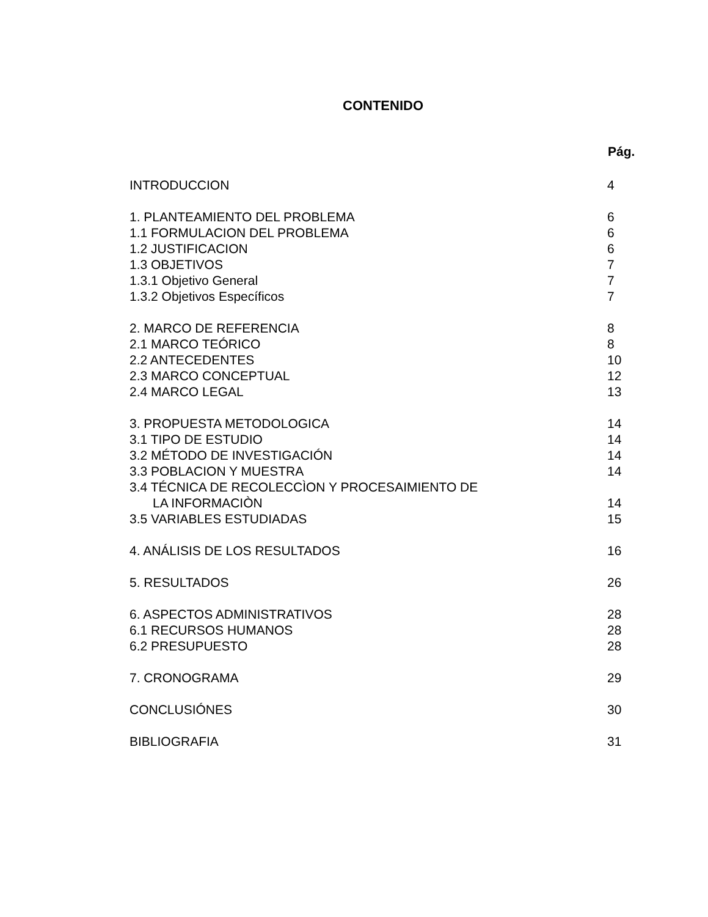CONTENIDO
Pág.
INTRODUCCION 4
1. PLANTEAMIENTO DEL PROBLEMA 6
1.1 FORMULACION DEL PROBLEMA 6
1.2 JUSTIFICACION 6
1.3 OBJETIVOS 7
1.3.1 Objetivo General 7
1.3.2 Objetivos Específicos 7
2. MARCO DE REFERENCIA 8
2.1 MARCO TEÓRICO 8
2.2 ANTECEDENTES 10
2.3 MARCO CONCEPTUAL 12
2.4 MARCO LEGAL 13
3. PROPUESTA METODOLOGICA 14
3.1 TIPO DE ESTUDIO 14
3.2 MÉTODO DE INVESTIGACIÓN 14
3.3 POBLACION Y MUESTRA 14
3.4 TÉCNICA DE RECOLECCÌON Y PROCESAIMIENTO DE
LA INFORMACIÒN 14
3.5 VARIABLES ESTUDIADAS 15
4. ANÁLISIS DE LOS RESULTADOS 16
5. RESULTADOS 26
6. ASPECTOS ADMINISTRATIVOS 28
6.1 RECURSOS HUMANOS 28
6.2 PRESUPUESTO 28
7. CRONOGRAMA 29
CONCLUSIÓNES 30
BIBLIOGRAFIA 31